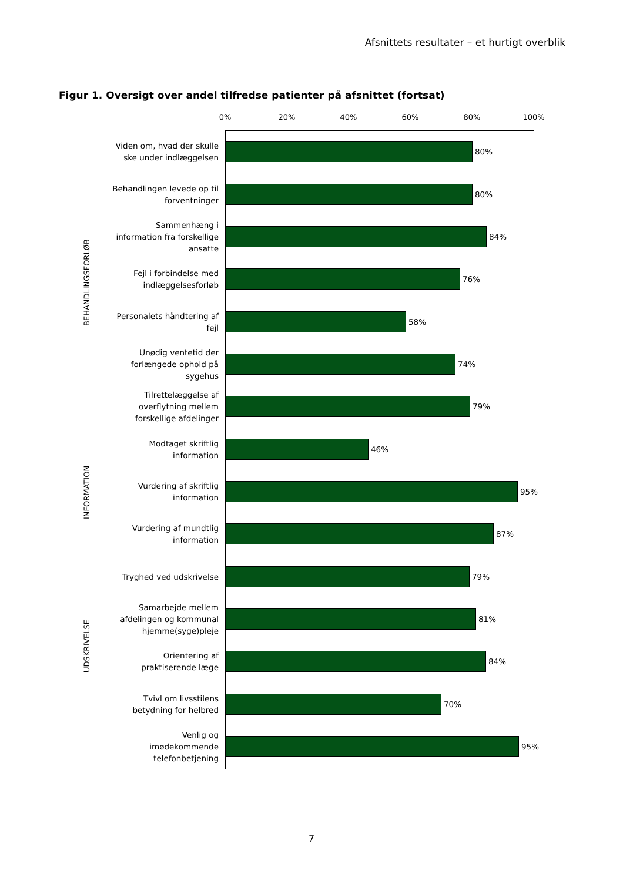Afsnittets resultater – et hurtigt overblik
Figur 1. Oversigt over andel tilfredse patienter på afsnittet (fortsat)
0% 20% 40% 60% 80% 100%
BEHANDLINGSFORLØB
INFORMATION
UDSKRIVELSE
Viden om, hvad der skulle
ske under indlæggelsen
80%
Behandlingen levede op til
forventninger
80%
Sammenhæng i
information fra forskellige
ansatte
84%
Fejl i forbindelse med
indlæggelsesforløb
76%
Personalets håndtering af
fejl
58%
Unødig ventetid der
forlængede ophold på
sygehus
74%
Tilrettelæggelse af
overflytning mellem
forskellige afdelinger
79%
Modtaget skriftlig
information
46%
Vurdering af skriftlig
information
95%
Vurdering af mundtlig
information
87%
Tryghed ved udskrivelse
79%
Samarbejde mellem
afdelingen og kommunal
hjemme(syge)pleje
81%
Orientering af
praktiserende læge
84%
Tvivl om livsstilens
betydning for helbred
70%
Venlig og
imødekommende
telefonbetjening
95%
7